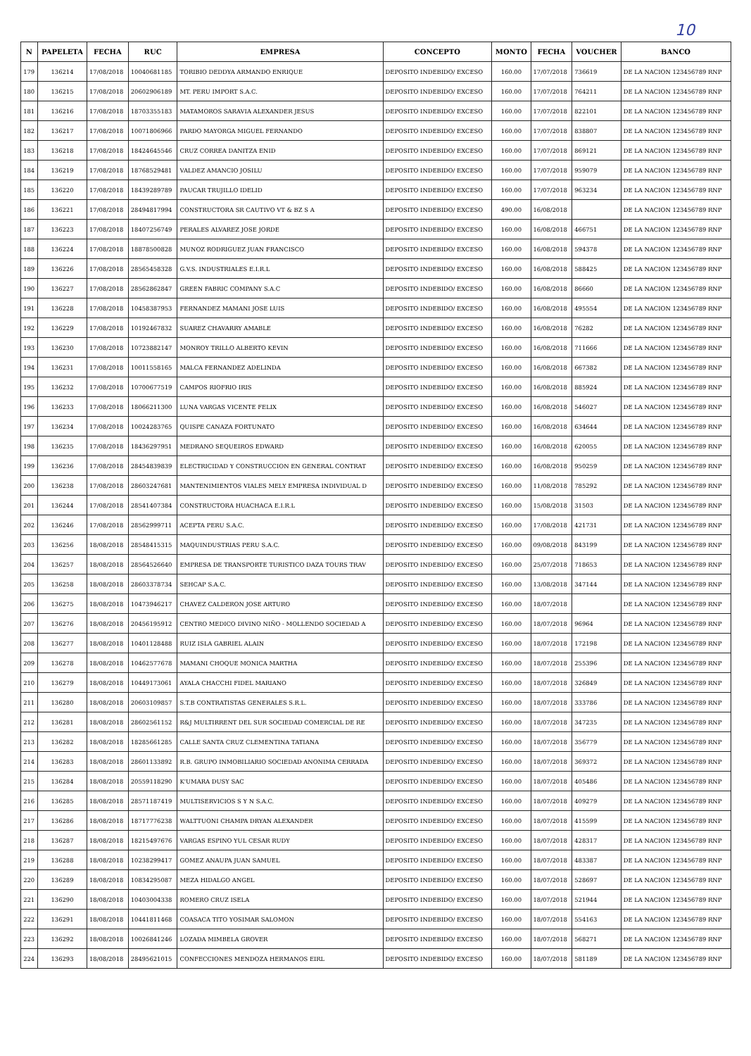10
| N | PAPELETA | FECHA | RUC | EMPRESA | CONCEPTO | MONTO | FECHA | VOUCHER | BANCO |
| --- | --- | --- | --- | --- | --- | --- | --- | --- | --- |
| 179 | 136214 | 17/08/2018 | 10040681185 | TORIBIO DEDDYA ARMANDO ENRIQUE | DEPOSITO INDEBIDO/ EXCESO | 160.00 | 17/07/2018 | 736619 | DE LA NACION 123456789 RNP |
| 180 | 136215 | 17/08/2018 | 20602906189 | MT. PERU IMPORT S.A.C. | DEPOSITO INDEBIDO/ EXCESO | 160.00 | 17/07/2018 | 764211 | DE LA NACION 123456789 RNP |
| 181 | 136216 | 17/08/2018 | 18703355183 | MATAMOROS SARAVIA ALEXANDER JESUS | DEPOSITO INDEBIDO/ EXCESO | 160.00 | 17/07/2018 | 822101 | DE LA NACION 123456789 RNP |
| 182 | 136217 | 17/08/2018 | 10071806966 | PARDO MAYORGA MIGUEL FERNANDO | DEPOSITO INDEBIDO/ EXCESO | 160.00 | 17/07/2018 | 838807 | DE LA NACION 123456789 RNP |
| 183 | 136218 | 17/08/2018 | 18424645546 | CRUZ CORREA DANITZA ENID | DEPOSITO INDEBIDO/ EXCESO | 160.00 | 17/07/2018 | 869121 | DE LA NACION 123456789 RNP |
| 184 | 136219 | 17/08/2018 | 18768529481 | VALDEZ AMANCIO JOSILU | DEPOSITO INDEBIDO/ EXCESO | 160.00 | 17/07/2018 | 959079 | DE LA NACION 123456789 RNP |
| 185 | 136220 | 17/08/2018 | 18439289789 | PAUCAR TRUJILLO IDELID | DEPOSITO INDEBIDO/ EXCESO | 160.00 | 17/07/2018 | 963234 | DE LA NACION 123456789 RNP |
| 186 | 136221 | 17/08/2018 | 28494817994 | CONSTRUCTORA SR CAUTIVO VT & BZ S A | DEPOSITO INDEBIDO/ EXCESO | 490.00 | 16/08/2018 | | DE LA NACION 123456789 RNP |
| 187 | 136223 | 17/08/2018 | 18407256749 | PERALES ALVAREZ JOSE JORDE | DEPOSITO INDEBIDO/ EXCESO | 160.00 | 16/08/2018 | 466751 | DE LA NACION 123456789 RNP |
| 188 | 136224 | 17/08/2018 | 18878500828 | MUNOZ RODRIGUEZ JUAN FRANCISCO | DEPOSITO INDEBIDO/ EXCESO | 160.00 | 16/08/2018 | 594378 | DE LA NACION 123456789 RNP |
| 189 | 136226 | 17/08/2018 | 28565458328 | G.V.S. INDUSTRIALES E.I.R.L | DEPOSITO INDEBIDO/ EXCESO | 160.00 | 16/08/2018 | 588425 | DE LA NACION 123456789 RNP |
| 190 | 136227 | 17/08/2018 | 28562862847 | GREEN FABRIC COMPANY S.A.C | DEPOSITO INDEBIDO/ EXCESO | 160.00 | 16/08/2018 | 86660 | DE LA NACION 123456789 RNP |
| 191 | 136228 | 17/08/2018 | 10458387953 | FERNANDEZ MAMANI JOSE LUIS | DEPOSITO INDEBIDO/ EXCESO | 160.00 | 16/08/2018 | 495554 | DE LA NACION 123456789 RNP |
| 192 | 136229 | 17/08/2018 | 10192467832 | SUAREZ CHAVARRY AMABLE | DEPOSITO INDEBIDO/ EXCESO | 160.00 | 16/08/2018 | 76282 | DE LA NACION 123456789 RNP |
| 193 | 136230 | 17/08/2018 | 10723882147 | MONROY TRILLO ALBERTO KEVIN | DEPOSITO INDEBIDO/ EXCESO | 160.00 | 16/08/2018 | 711666 | DE LA NACION 123456789 RNP |
| 194 | 136231 | 17/08/2018 | 10011558165 | MALCA FERNANDEZ ADELINDA | DEPOSITO INDEBIDO/ EXCESO | 160.00 | 16/08/2018 | 667382 | DE LA NACION 123456789 RNP |
| 195 | 136232 | 17/08/2018 | 10700677519 | CAMPOS RIOFRIO IRIS | DEPOSITO INDEBIDO/ EXCESO | 160.00 | 16/08/2018 | 885924 | DE LA NACION 123456789 RNP |
| 196 | 136233 | 17/08/2018 | 18066211300 | LUNA VARGAS VICENTE FELIX | DEPOSITO INDEBIDO/ EXCESO | 160.00 | 16/08/2018 | 546027 | DE LA NACION 123456789 RNP |
| 197 | 136234 | 17/08/2018 | 10024283765 | QUISPE CANAZA FORTUNATO | DEPOSITO INDEBIDO/ EXCESO | 160.00 | 16/08/2018 | 634644 | DE LA NACION 123456789 RNP |
| 198 | 136235 | 17/08/2018 | 18436297951 | MEDRANO SEQUEIROS EDWARD | DEPOSITO INDEBIDO/ EXCESO | 160.00 | 16/08/2018 | 620055 | DE LA NACION 123456789 RNP |
| 199 | 136236 | 17/08/2018 | 28454839839 | ELECTRICIDAD Y CONSTRUCCION EN GENERAL CONTRAT | DEPOSITO INDEBIDO/ EXCESO | 160.00 | 16/08/2018 | 950259 | DE LA NACION 123456789 RNP |
| 200 | 136238 | 17/08/2018 | 28603247681 | MANTENIMIENTOS VIALES MELY EMPRESA INDIVIDUAL D | DEPOSITO INDEBIDO/ EXCESO | 160.00 | 11/08/2018 | 785292 | DE LA NACION 123456789 RNP |
| 201 | 136244 | 17/08/2018 | 28541407384 | CONSTRUCTORA HUACHACA E.I.R.L | DEPOSITO INDEBIDO/ EXCESO | 160.00 | 15/08/2018 | 31503 | DE LA NACION 123456789 RNP |
| 202 | 136246 | 17/08/2018 | 28562999711 | ACEPTA PERU S.A.C. | DEPOSITO INDEBIDO/ EXCESO | 160.00 | 17/08/2018 | 421731 | DE LA NACION 123456789 RNP |
| 203 | 136256 | 18/08/2018 | 28548415315 | MAQUINDUSTRIAS PERU S.A.C. | DEPOSITO INDEBIDO/ EXCESO | 160.00 | 09/08/2018 | 843199 | DE LA NACION 123456789 RNP |
| 204 | 136257 | 18/08/2018 | 28564526640 | EMPRESA DE TRANSPORTE TURISTICO DAZA TOURS TRAV | DEPOSITO INDEBIDO/ EXCESO | 160.00 | 25/07/2018 | 718653 | DE LA NACION 123456789 RNP |
| 205 | 136258 | 18/08/2018 | 28603378734 | SEHCAP S.A.C. | DEPOSITO INDEBIDO/ EXCESO | 160.00 | 13/08/2018 | 347144 | DE LA NACION 123456789 RNP |
| 206 | 136275 | 18/08/2018 | 10473946217 | CHAVEZ CALDERON JOSE ARTURO | DEPOSITO INDEBIDO/ EXCESO | 160.00 | 18/07/2018 | | DE LA NACION 123456789 RNP |
| 207 | 136276 | 18/08/2018 | 20456195912 | CENTRO MEDICO DIVINO NIÑO - MOLLENDO SOCIEDAD A | DEPOSITO INDEBIDO/ EXCESO | 160.00 | 18/07/2018 | 96964 | DE LA NACION 123456789 RNP |
| 208 | 136277 | 18/08/2018 | 10401128488 | RUIZ ISLA GABRIEL ALAIN | DEPOSITO INDEBIDO/ EXCESO | 160.00 | 18/07/2018 | 172198 | DE LA NACION 123456789 RNP |
| 209 | 136278 | 18/08/2018 | 10462577678 | MAMANI CHOQUE MONICA MARTHA | DEPOSITO INDEBIDO/ EXCESO | 160.00 | 18/07/2018 | 255396 | DE LA NACION 123456789 RNP |
| 210 | 136279 | 18/08/2018 | 10449173061 | AYALA CHACCHI FIDEL MARIANO | DEPOSITO INDEBIDO/ EXCESO | 160.00 | 18/07/2018 | 326849 | DE LA NACION 123456789 RNP |
| 211 | 136280 | 18/08/2018 | 20603109857 | S.T.B CONTRATISTAS GENERALES S.R.L. | DEPOSITO INDEBIDO/ EXCESO | 160.00 | 18/07/2018 | 333786 | DE LA NACION 123456789 RNP |
| 212 | 136281 | 18/08/2018 | 28602561152 | R&J MULTIRRENT DEL SUR SOCIEDAD COMERCIAL DE RE | DEPOSITO INDEBIDO/ EXCESO | 160.00 | 18/07/2018 | 347235 | DE LA NACION 123456789 RNP |
| 213 | 136282 | 18/08/2018 | 18285661285 | CALLE SANTA CRUZ CLEMENTINA TATIANA | DEPOSITO INDEBIDO/ EXCESO | 160.00 | 18/07/2018 | 356779 | DE LA NACION 123456789 RNP |
| 214 | 136283 | 18/08/2018 | 28601133892 | R.B. GRUPO INMOBILIARIO SOCIEDAD ANONIMA CERRADA | DEPOSITO INDEBIDO/ EXCESO | 160.00 | 18/07/2018 | 369372 | DE LA NACION 123456789 RNP |
| 215 | 136284 | 18/08/2018 | 20559118290 | K'UMARA DUSY SAC | DEPOSITO INDEBIDO/ EXCESO | 160.00 | 18/07/2018 | 405486 | DE LA NACION 123456789 RNP |
| 216 | 136285 | 18/08/2018 | 28571187419 | MULTISERVICIOS S Y N S.A.C. | DEPOSITO INDEBIDO/ EXCESO | 160.00 | 18/07/2018 | 409279 | DE LA NACION 123456789 RNP |
| 217 | 136286 | 18/08/2018 | 18717776238 | WALTTUONI CHAMPA DRYAN ALEXANDER | DEPOSITO INDEBIDO/ EXCESO | 160.00 | 18/07/2018 | 415599 | DE LA NACION 123456789 RNP |
| 218 | 136287 | 18/08/2018 | 18215497676 | VARGAS ESPINO YUL CESAR RUDY | DEPOSITO INDEBIDO/ EXCESO | 160.00 | 18/07/2018 | 428317 | DE LA NACION 123456789 RNP |
| 219 | 136288 | 18/08/2018 | 10238299417 | GOMEZ ANAUPA JUAN SAMUEL | DEPOSITO INDEBIDO/ EXCESO | 160.00 | 18/07/2018 | 483387 | DE LA NACION 123456789 RNP |
| 220 | 136289 | 18/08/2018 | 10834295087 | MEZA HIDALGO ANGEL | DEPOSITO INDEBIDO/ EXCESO | 160.00 | 18/07/2018 | 528697 | DE LA NACION 123456789 RNP |
| 221 | 136290 | 18/08/2018 | 10403004338 | ROMERO CRUZ ISELA | DEPOSITO INDEBIDO/ EXCESO | 160.00 | 18/07/2018 | 521944 | DE LA NACION 123456789 RNP |
| 222 | 136291 | 18/08/2018 | 10441811468 | COASACA TITO YOSIMAR SALOMON | DEPOSITO INDEBIDO/ EXCESO | 160.00 | 18/07/2018 | 554163 | DE LA NACION 123456789 RNP |
| 223 | 136292 | 18/08/2018 | 10026841246 | LOZADA MIMBELA GROVER | DEPOSITO INDEBIDO/ EXCESO | 160.00 | 18/07/2018 | 568271 | DE LA NACION 123456789 RNP |
| 224 | 136293 | 18/08/2018 | 28495621015 | CONFECCIONES MENDOZA HERMANOS EIRL | DEPOSITO INDEBIDO/ EXCESO | 160.00 | 18/07/2018 | 581189 | DE LA NACION 123456789 RNP |